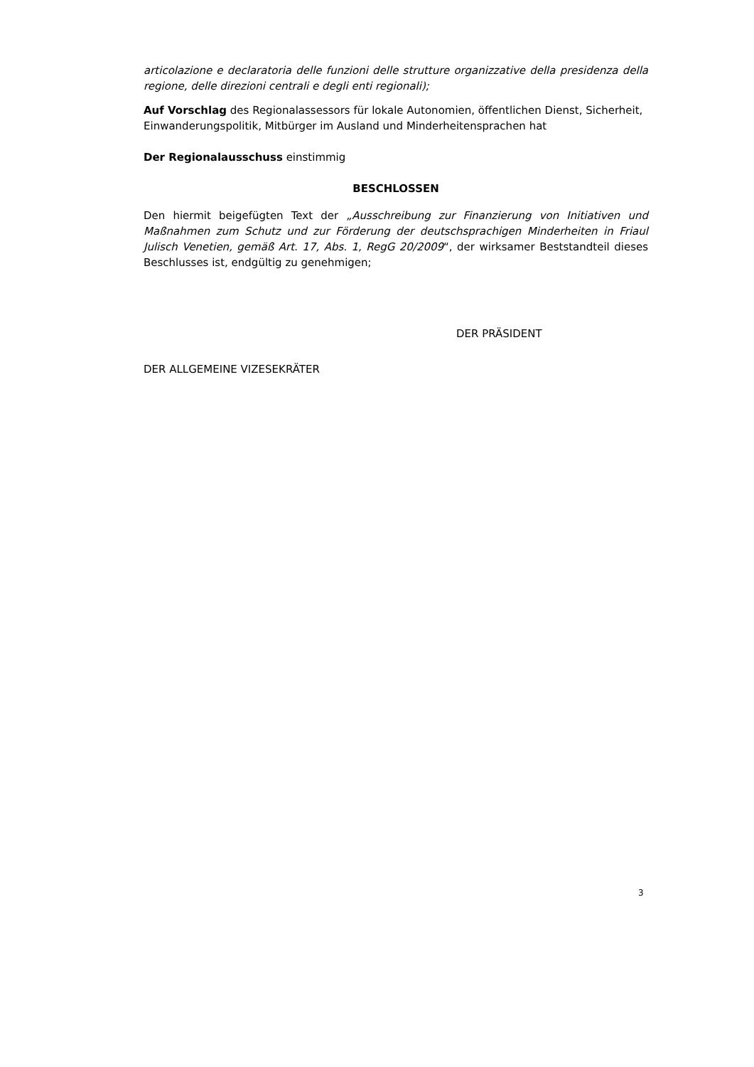articolazione e declaratoria delle funzioni delle strutture organizzative della presidenza della regione, delle direzioni centrali e degli enti regionali);
Auf Vorschlag des Regionalassessors für lokale Autonomien, öffentlichen Dienst, Sicherheit, Einwanderungspolitik, Mitbürger im Ausland und Minderheitensprachen hat
Der Regionalausschuss einstimmig
BESCHLOSSEN
Den hiermit beigefügten Text der „Ausschreibung zur Finanzierung von Initiativen und Maßnahmen zum Schutz und zur Förderung der deutschsprachigen Minderheiten in Friaul Julisch Venetien, gemäß Art. 17, Abs. 1, RegG 20/2009“, der wirksamer Beststandteil dieses Beschlusses ist, endgültig zu genehmigen;
DER PRÄSIDENT
DER ALLGEMEINE VIZESEKRÄTER
3